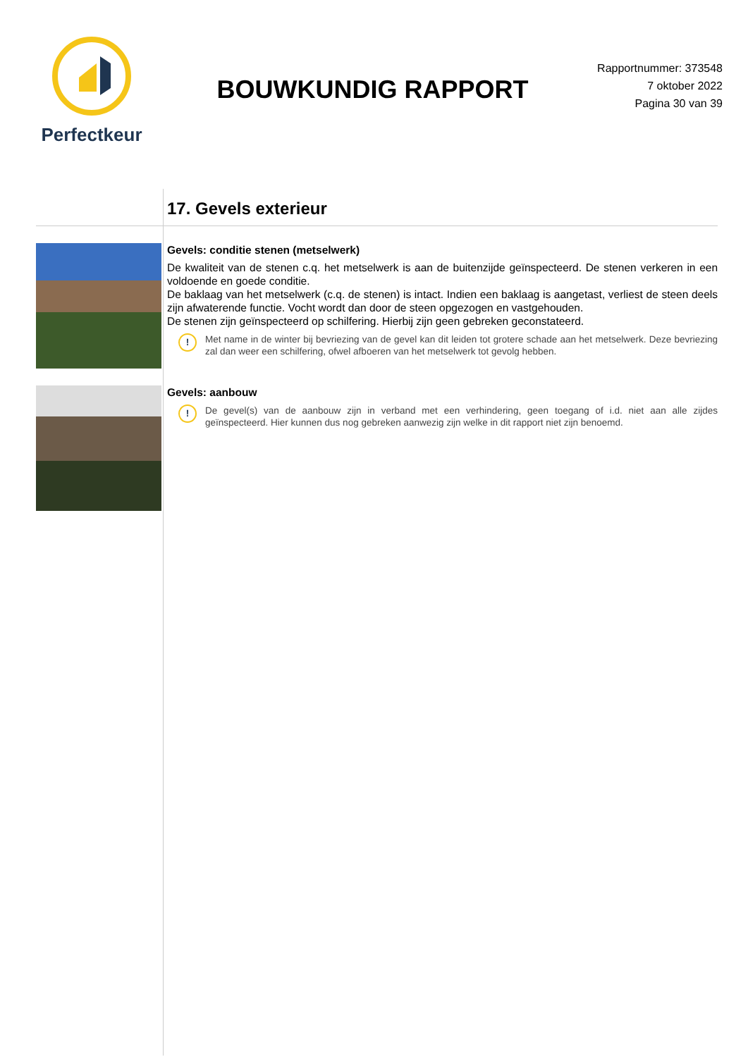Perfectkeur
BOUWKUNDIG RAPPORT
Rapportnummer: 373548
7 oktober 2022
Pagina 30 van 39
17. Gevels exterieur
Gevels: conditie stenen (metselwerk)
De kwaliteit van de stenen c.q. het metselwerk is aan de buitenzijde geïnspecteerd. De stenen verkeren in een voldoende en goede conditie.
De baklaag van het metselwerk (c.q. de stenen) is intact. Indien een baklaag is aangetast, verliest de steen deels zijn afwaterende functie. Vocht wordt dan door de steen opgezogen en vastgehouden.
De stenen zijn geïnspecteerd op schilfering. Hierbij zijn geen gebreken geconstateerd.
!
Met name in de winter bij bevriezing van de gevel kan dit leiden tot grotere schade aan het metselwerk. Deze bevriezing zal dan weer een schilfering, ofwel afboeren van het metselwerk tot gevolg hebben.
Gevels: aanbouw
!
De gevel(s) van de aanbouw zijn in verband met een verhindering, geen toegang of i.d. niet aan alle zijdes geïnspecteerd. Hier kunnen dus nog gebreken aanwezig zijn welke in dit rapport niet zijn benoemd.